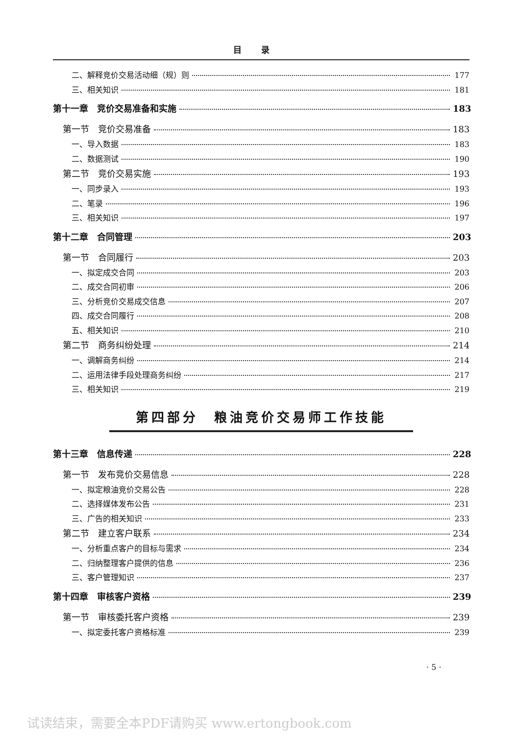目录
二、解释竞价交易活动细（规）则 177
三、相关知识 181
第十一章　竞价交易准备和实施 183
第一节　竞价交易准备 183
一、导入数据 183
二、数据测试 190
第二节　竞价交易实施 193
一、同步录入 193
二、笔录 196
三、相关知识 197
第十二章　合同管理 203
第一节　合同履行 203
一、拟定成交合同 203
二、成交合同初审 206
三、分析竞价交易成交信息 207
四、成交合同履行 208
五、相关知识 210
第二节　商务纠纷处理 214
一、调解商务纠纷 214
二、运用法律手段处理商务纠纷 217
三、相关知识 219
第四部分　粮油竞价交易师工作技能
第十三章　信息传递 228
第一节　发布竞价交易信息 228
一、拟定粮油竞价交易公告 228
二、选择媒体发布公告 231
三、广告的相关知识 233
第二节　建立客户联系 234
一、分析重点客户的目标与需求 234
二、归纳整理客户提供的信息 236
三、客户管理知识 237
第十四章　审核客户资格 239
第一节　审核委托客户资格 239
一、拟定委托客户资格标准 239
· 5 ·
试读结束，需要全本PDF请购买 www.ertongbook.com